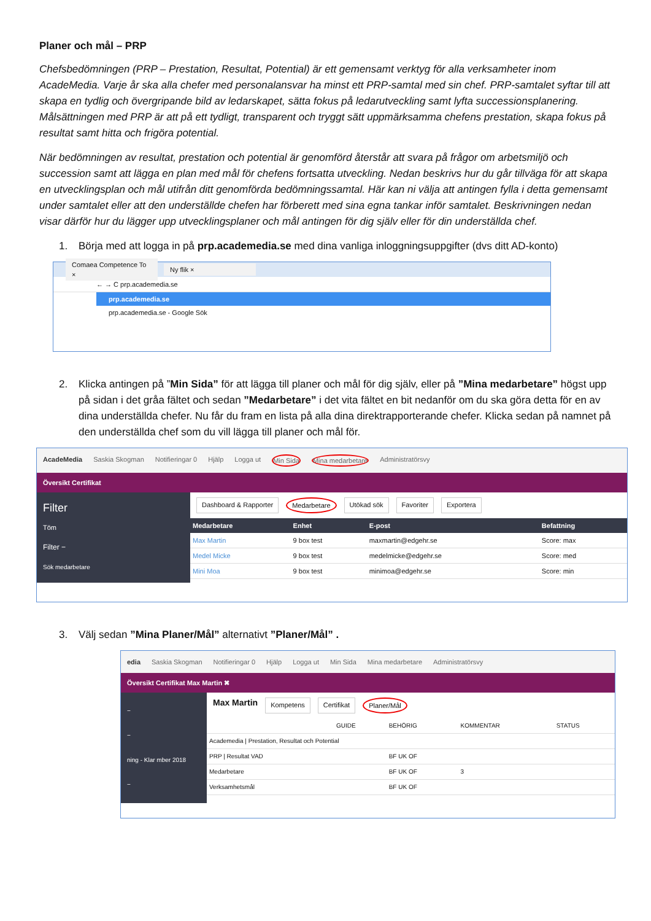Planer och mål – PRP
Chefsbedömningen (PRP – Prestation, Resultat, Potential) är ett gemensamt verktyg för alla verksamheter inom AcadeMedia. Varje år ska alla chefer med personalansvar ha minst ett PRP-samtal med sin chef. PRP-samtalet syftar till att skapa en tydlig och övergripande bild av ledarskapet, sätta fokus på ledarutveckling samt lyfta successionsplanering. Målsättningen med PRP är att på ett tydligt, transparent och tryggt sätt uppmärksamma chefens prestation, skapa fokus på resultat samt hitta och frigöra potential.
När bedömningen av resultat, prestation och potential är genomförd återstår att svara på frågor om arbetsmiljö och succession samt att lägga en plan med mål för chefens fortsatta utveckling. Nedan beskrivs hur du går tillväga för att skapa en utvecklingsplan och mål utifrån ditt genomförda bedömningssamtal. Här kan ni välja att antingen fylla i detta gemensamt under samtalet eller att den underställde chefen har förberett med sina egna tankar inför samtalet. Beskrivningen nedan visar därför hur du lägger upp utvecklingsplaner och mål antingen för dig själv eller för din underställda chef.
1. Börja med att logga in på prp.academedia.se med dina vanliga inloggningsuppgifter (dvs ditt AD-konto)
Comaea Competence To × Ny flik ×
← → C prp.academedia.se
prp.academedia.se
prp.academedia.se - Google Sök
2. Klicka antingen på ”Min Sida” för att lägga till planer och mål för dig själv, eller på ”Mina medarbetare” högst upp på sidan i det gråa fältet och sedan ”Medarbetare” i det vita fältet en bit nedanför om du ska göra detta för en av dina underställda chefer. Nu får du fram en lista på alla dina direktrapporterande chefer. Klicka sedan på namnet på den underställda chef som du vill lägga till planer och mål för.
AcadeMedia Saskia Skogman Notifieringar 0 Hjälp Logga ut Min Sida Mina medarbetare Administratörsvy
Översikt Certifikat
Filter
Töm
Filter −
Sök medarbetare
Dashboard & Rapporter Medarbetare Utökad sök Favoriter Exportera
| Medarbetare | Enhet | E-post | Befattning |
| --- | --- | --- | --- |
| Max Martin | 9 box test | maxmartin@edgehr.se | Score: max |
| Medel Micke | 9 box test | medelmicke@edgehr.se | Score: med |
| Mini Moa | 9 box test | minimoa@edgehr.se | Score: min |
3. Välj sedan ”Mina Planer/Mål” alternativt ”Planer/Mål” .
edia Saskia Skogman Notifieringar 0 Hjälp Logga ut Min Sida Mina medarbetare Administratörsvy
Översikt Certifikat Max Martin ✖
−
−
ning - Klar mber 2018
−
Max Martin Kompetens Certifikat Planer/Mål
| | GUIDE | BEHÖRIG | KOMMENTAR | STATUS |
| Academedia / Prestation, Resultat och Potential | | | | |
| PRP / Resultat VAD | | BF UK OF | | |
| Medarbetare | | BF UK OF | 3 | |
| Verksamhetsmål | | BF UK OF | | |